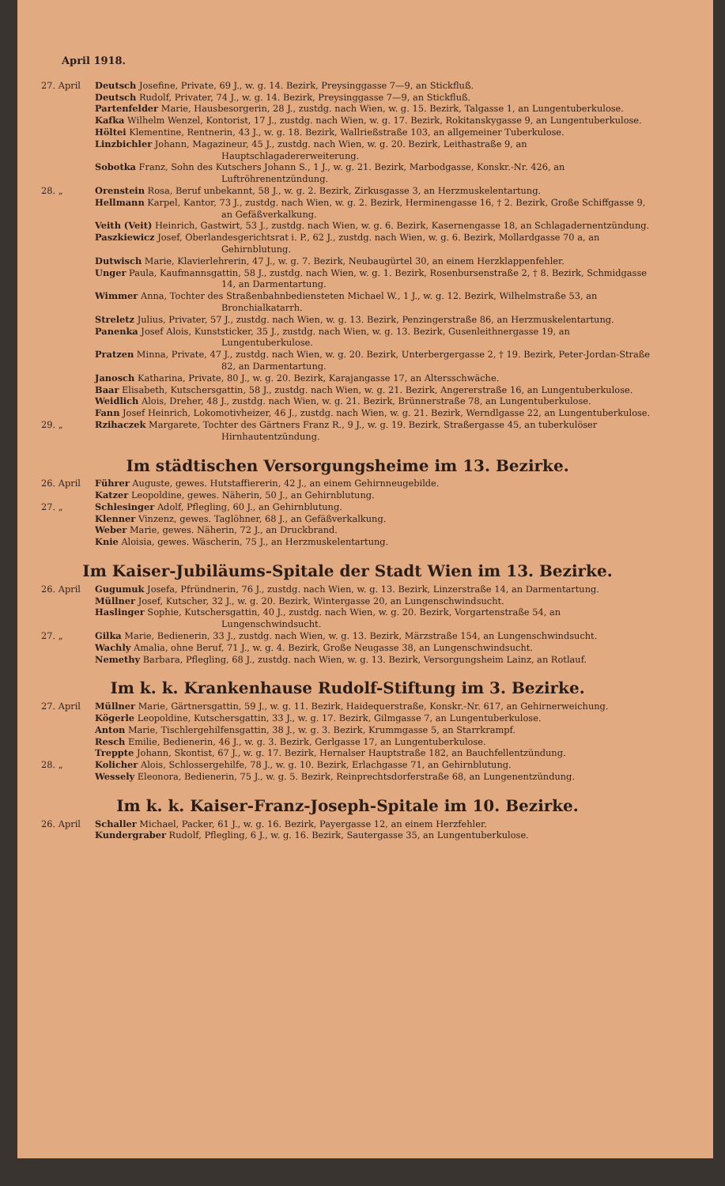April 1918.
27. April Deutsch Josefine, Private, 69 J., w. g. 14. Bezirk, Preysinggasse 7—9, an Stickfluß.
Deutsch Rudolf, Privater, 74 J., w. g. 14. Bezirk, Preysinggasse 7—9, an Stickfluß.
Partenfelder Marie, Hausbesorgerin, 28 J., zustdg. nach Wien, w. g. 15. Bezirk, Talgasse 1, an Lungentuberkulose.
Kafka Wilhelm Wenzel, Kontorist, 17 J., zustdg. nach Wien, w. g. 17. Bezirk, Rokitanskygasse 9, an Lungentuberkulose.
Höltei Klementine, Rentnerin, 43 J., w. g. 18. Bezirk, Wallrießstraße 103, an allgemeiner Tuberkulose.
Linzbichler Johann, Magazineur, 45 J., zustdg. nach Wien, w. g. 20. Bezirk, Leithastraße 9, an Hauptschlagadererweiterung.
Sobotka Franz, Sohn des Kutschers Johann S., 1 J., w. g. 21. Bezirk, Marbodgasse, Konskr.-Nr. 426, an Luftröhrenentzündung.
28. „ Orenstein Rosa, Beruf unbekannt, 58 J., w. g. 2. Bezirk, Zirkusgasse 3, an Herzmuskelentartung.
Hellmann Karpel, Kantor, 73 J., zustdg. nach Wien, w. g. 2. Bezirk, Herminengasse 16, † 2. Bezirk, Große Schiffgasse 9, an Gefäßverkalkung.
Veith (Veit) Heinrich, Gastwirt, 53 J., zustdg. nach Wien, w. g. 6. Bezirk, Kasernengasse 18, an Schlagadernentzündung.
Paszkiewicz Josef, Oberlandesgerichtsrat i. P., 62 J., zustdg. nach Wien, w. g. 6. Bezirk, Mollardgasse 70 a, an Gehirnblutung.
Dutwisch Marie, Klavierlehrerin, 47 J., w. g. 7. Bezirk, Neubaugürtel 30, an einem Herzklappenfehler.
Unger Paula, Kaufmannsgattin, 58 J., zustdg. nach Wien, w. g. 1. Bezirk, Rosenbursenstraße 2, † 8. Bezirk, Schmidgasse 14, an Darmentartung.
Wimmer Anna, Tochter des Straßenbahnbediensteten Michael W., 1 J., w. g. 12. Bezirk, Wilhelmstraße 53, an Bronchialkatarrh.
Streletz Julius, Privater, 57 J., zustdg. nach Wien, w. g. 13. Bezirk, Penzingerstraße 86, an Herzmuskelentartung.
Panenka Josef Alois, Kunststicker, 35 J., zustdg. nach Wien, w. g. 13. Bezirk, Gusenleithnergasse 19, an Lungentuberkulose.
Pratzen Minna, Private, 47 J., zustdg. nach Wien, w. g. 20. Bezirk, Unterbergergasse 2, † 19. Bezirk, Peter-Jordan-Straße 82, an Darmentartung.
Janosch Katharina, Private, 80 J., w. g. 20. Bezirk, Karajangasse 17, an Altersschwäche.
Baar Elisabeth, Kutschersgattin, 58 J., zustdg. nach Wien, w. g. 21. Bezirk, Angererstraße 16, an Lungentuberkulose.
Weidlich Alois, Dreher, 48 J., zustdg. nach Wien, w. g. 21. Bezirk, Brünnerstraße 78, an Lungentuberkulose.
Fann Josef Heinrich, Lokomotivheizer, 46 J., zustdg. nach Wien, w. g. 21. Bezirk, Werndlgasse 22, an Lungentuberkulose.
29. „ Rzihaczek Margarete, Tochter des Gärtners Franz R., 9 J., w. g. 19. Bezirk, Straßergasse 45, an tuberkulöser Hirnhautentzündung.
Im städtischen Versorgungsheime im 13. Bezirke.
26. April Führer Auguste, gewes. Hutstaffiererin, 42 J., an einem Gehirnneugebilde.
Katzer Leopoldine, gewes. Näherin, 50 J., an Gehirnblutung.
27. „ Schlesinger Adolf, Pflegling, 60 J., an Gehirnblutung.
Klenner Vinzenz, gewes. Taglöhner, 68 J., an Gefäßverkalkung.
Weber Marie, gewes. Näherin, 72 J., an Druckbrand.
Knie Aloisia, gewes. Wäscherin, 75 J., an Herzmuskelentartung.
Im Kaiser-Jubiläums-Spitale der Stadt Wien im 13. Bezirke.
26. April Gugumuk Josefa, Pfründnerin, 76 J., zustdg. nach Wien, w. g. 13. Bezirk, Linzerstraße 14, an Darmentartung.
Müllner Josef, Kutscher, 32 J., w. g. 20. Bezirk, Wintergasse 20, an Lungenschwindsucht.
Haslinger Sophie, Kutschersgattin, 40 J., zustdg. nach Wien, w. g. 20. Bezirk, Vorgartenstraße 54, an Lungenschwindsucht.
27. „ Gilka Marie, Bedienerin, 33 J., zustdg. nach Wien, w. g. 13. Bezirk, Märzstraße 154, an Lungenschwindsucht.
Wachly Amalia, ohne Beruf, 71 J., w. g. 4. Bezirk, Große Neugasse 38, an Lungenschwindsucht.
Nemethy Barbara, Pflegling, 68 J., zustdg. nach Wien, w. g. 13. Bezirk, Versorgungsheim Lainz, an Rotlauf.
Im k. k. Krankenhause Rudolf-Stiftung im 3. Bezirke.
27. April Müllner Marie, Gärtnersgattin, 59 J., w. g. 11. Bezirk, Haidequerstraße, Konskr.-Nr. 617, an Gehirnerweichung.
Kögerle Leopoldine, Kutschersgattin, 33 J., w. g. 17. Bezirk, Gilmgasse 7, an Lungentuberkulose.
Anton Marie, Tischlergehilfensgattin, 38 J., w. g. 3. Bezirk, Krummgasse 5, an Starrkrampf.
Resch Emilie, Bedienerin, 46 J., w. g. 3. Bezirk, Gerlgasse 17, an Lungentuberkulose.
Treppte Johann, Skontist, 67 J., w. g. 17. Bezirk, Hernalser Hauptstraße 182, an Bauchfellentzündung.
28. „ Kolicher Alois, Schlossergehilfe, 78 J., w. g. 10. Bezirk, Erlachgasse 71, an Gehirnblutung.
Wessely Eleonora, Bedienerin, 75 J., w. g. 5. Bezirk, Reinprechtsdorferstraße 68, an Lungenentzündung.
Im k. k. Kaiser-Franz-Joseph-Spitale im 10. Bezirke.
26. April Schaller Michael, Packer, 61 J., w. g. 16. Bezirk, Payergasse 12, an einem Herzfehler.
Kundergraber Rudolf, Pflegling, 6 J., w. g. 16. Bezirk, Sautergasse 35, an Lungentuberkulose.